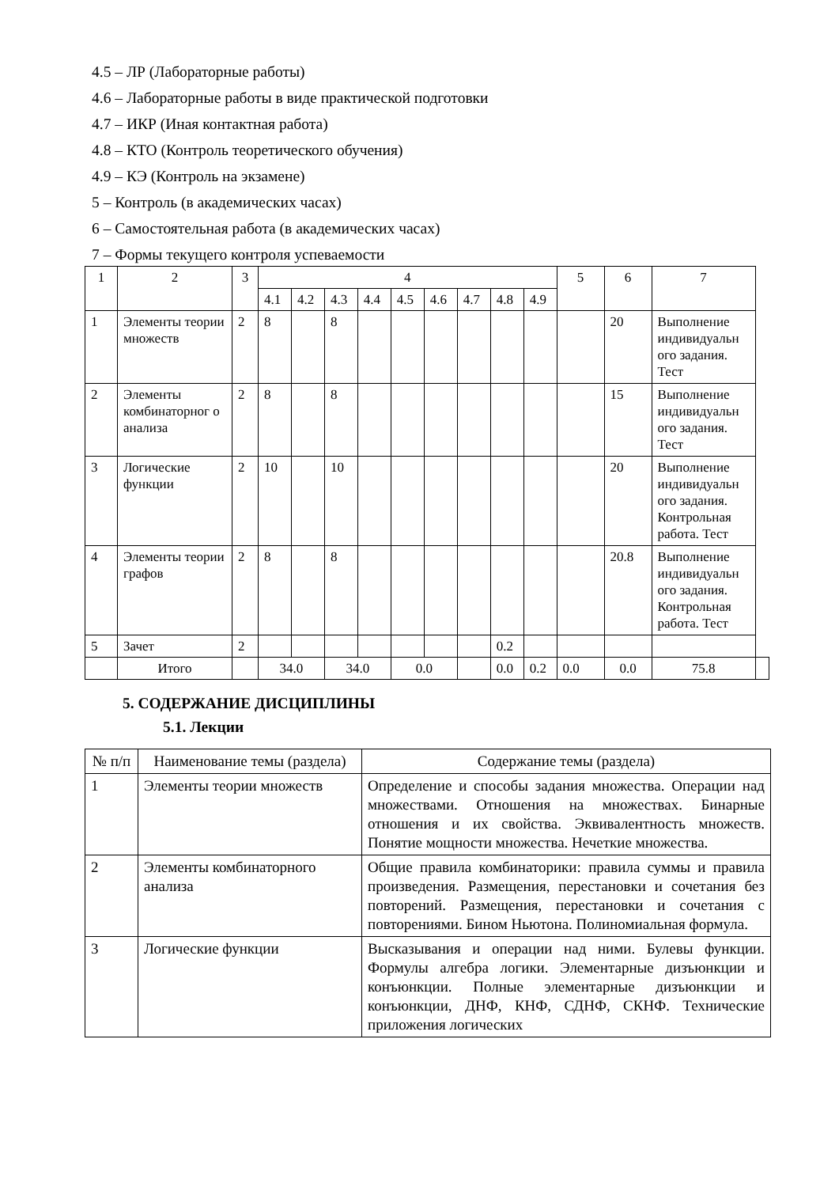4.5 – ЛР (Лабораторные работы)
4.6 – Лабораторные работы в виде практической подготовки
4.7 – ИКР (Иная контактная работа)
4.8 – КТО (Контроль теоретического обучения)
4.9 – КЭ (Контроль на экзамене)
5 – Контроль (в академических часах)
6 – Самостоятельная работа (в академических часах)
7 – Формы текущего контроля успеваемости
| 1 | 2 | 3 | 4 | | | | | | | | | 5 | 6 | 7 | |
| --- | --- | --- | --- | --- | --- | --- | --- | --- | --- | --- | --- | --- | --- | --- | --- |
| | | | 4.1 | 4.2 | 4.3 | 4.4 | 4.5 | 4.6 | 4.7 | 4.8 | 4.9 | | | | |
| 1 | Элементы теории множеств | 2 | 8 | | 8 | | | | | | | | 20 | Выполнение индивидуальн ого задания. Тест | |
| 2 | Элементы комбинаторног о анализа | 2 | 8 | | 8 | | | | | | | | 15 | Выполнение индивидуальн ого задания. Тест | |
| 3 | Логические функции | 2 | 10 | | 10 | | | | | | | | 20 | Выполнение индивидуальн ого задания. Контрольная работа. Тест | |
| 4 | Элементы теории графов | 2 | 8 | | 8 | | | | | | | | 20.8 | Выполнение индивидуальн ого задания. Контрольная работа. Тест | |
| 5 | Зачет | 2 | | | | | | | | 0.2 | | | | | |
| | Итого | | 34.0 | | 34.0 | | 0.0 | | | 0.0 | 0.2 | 0.0 | 0.0 | 75.8 | |
5. СОДЕРЖАНИЕ ДИСЦИПЛИНЫ
5.1. Лекции
| № п/п | Наименование темы (раздела) | Содержание темы (раздела) |
| --- | --- | --- |
| 1 | Элементы теории множеств | Определение и способы задания множества. Операции над множествами. Отношения на множествах. Бинарные отношения и их свойства. Эквивалентность множеств. Понятие мощности множества. Нечеткие множества. |
| 2 | Элементы комбинаторного анализа | Общие правила комбинаторики: правила суммы и правила произведения. Размещения, перестановки и сочетания без повторений. Размещения, перестановки и сочетания с повторениями. Бином Ньютона. Полиномиальная формула. |
| 3 | Логические функции | Высказывания и операции над ними. Булевы функции. Формулы алгебра логики. Элементарные дизъюнкции и конъюнкции. Полные элементарные дизъюнкции и конъюнкции, ДНФ, КНФ, СДНФ, СКНФ. Технические приложения логических |